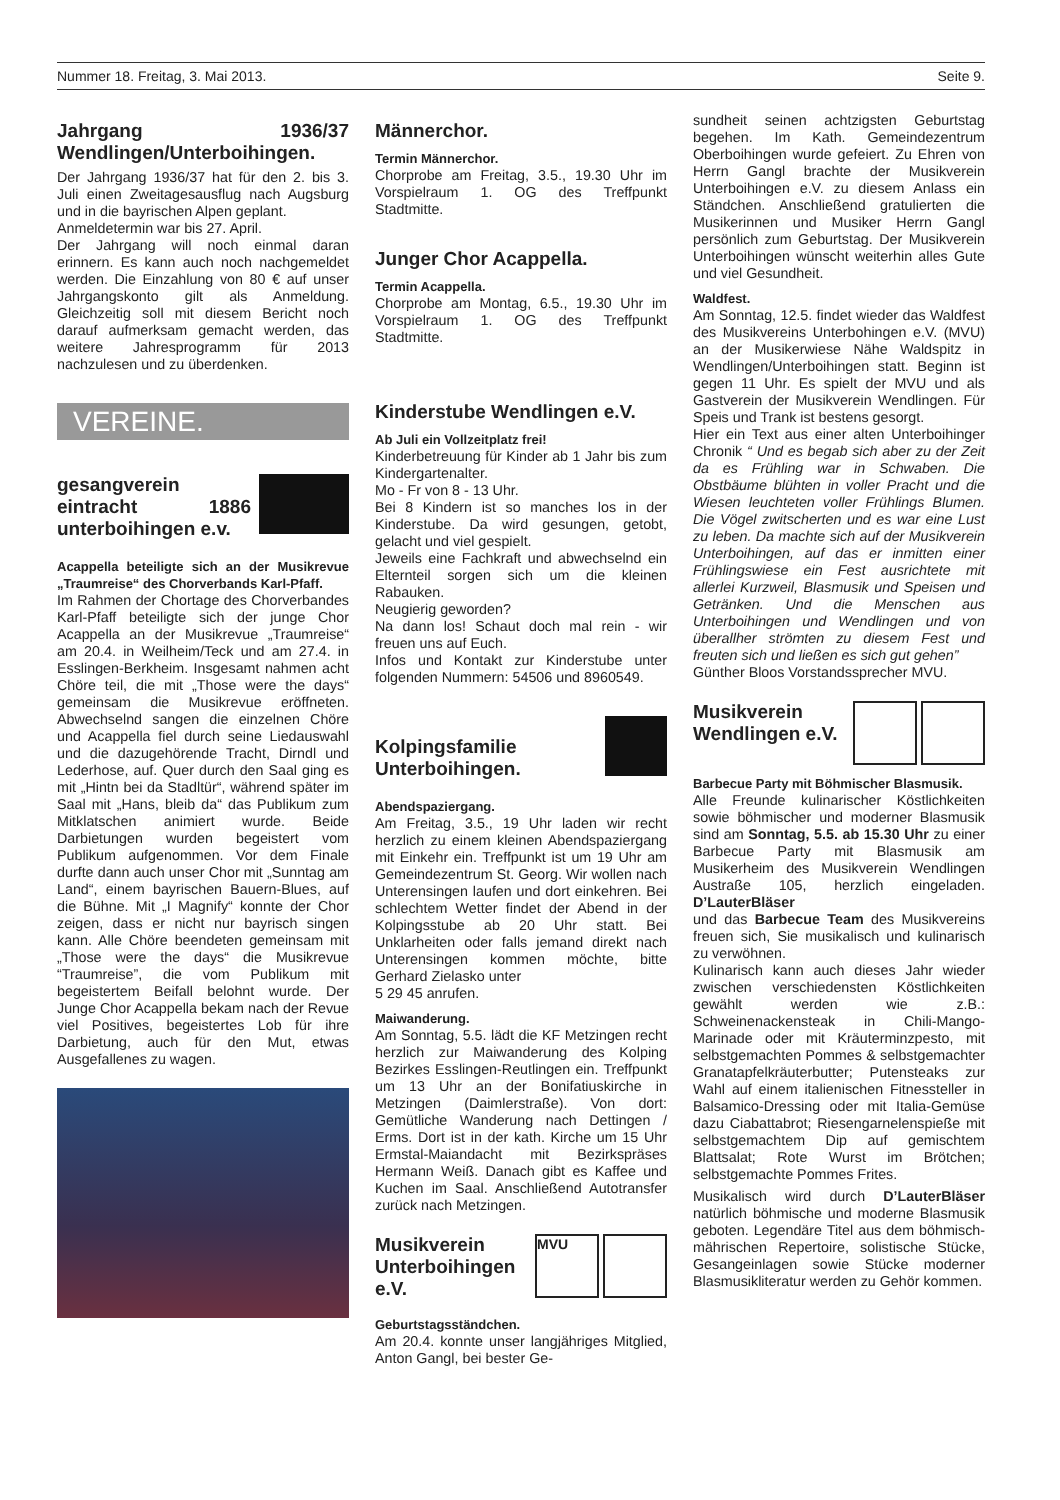Nummer 18. Freitag, 3. Mai 2013. Seite 9.
Jahrgang 1936/37 Wendlingen/Unterboihingen.
Der Jahrgang 1936/37 hat für den 2. bis 3. Juli einen Zweitagesausflug nach Augsburg und in die bayrischen Alpen geplant.
Anmeldetermin war bis 27. April.
Der Jahrgang will noch einmal daran erinnern. Es kann auch noch nachgemeldet werden. Die Einzahlung von 80 € auf unser Jahrgangskonto gilt als Anmeldung. Gleichzeitig soll mit diesem Bericht noch darauf aufmerksam gemacht werden, das weitere Jahresprogramm für 2013 nachzulesen und zu überdenken.
VEREINE.
gesangverein eintracht 1886 unterboihingen e.v.
Acappella beteiligte sich an der Musikrevue „Traumreise“ des Chorverbands Karl-Pfaff.
Im Rahmen der Chortage des Chorverbandes Karl-Pfaff beteiligte sich der junge Chor Acappella an der Musikrevue „Traumreise“ am 20.4. in Weilheim/Teck und am 27.4. in Esslingen-Berkheim. Insgesamt nahmen acht Chöre teil, die mit „Those were the days“ gemeinsam die Musikrevue eröffneten. Abwechselnd sangen die einzelnen Chöre und Acappella fiel durch seine Liedauswahl und die dazugehörende Tracht, Dirndl und Lederhose, auf. Quer durch den Saal ging es mit „Hintn bei da Stadltür“, während später im Saal mit „Hans, bleib da“ das Publikum zum Mitklatschen animiert wurde. Beide Darbietungen wurden begeistert vom Publikum aufgenommen. Vor dem Finale durfte dann auch unser Chor mit „Sunntag am Land“, einem bayrischen Bauern-Blues, auf die Bühne. Mit „I Magnify“ konnte der Chor zeigen, dass er nicht nur bayrisch singen kann. Alle Chöre beendeten gemeinsam mit „Those were the days“ die Musikrevue “Traumreise”, die vom Publikum mit begeistertem Beifall belohnt wurde. Der Junge Chor Acappella bekam nach der Revue viel Positives, begeistertes Lob für ihre Darbietung, auch für den Mut, etwas Ausgefallenes zu wagen.
Männerchor.
Termin Männerchor.
Chorprobe am Freitag, 3.5., 19.30 Uhr im Vorspielraum 1. OG des Treffpunkt Stadtmitte.
Junger Chor Acappella.
Termin Acappella.
Chorprobe am Montag, 6.5., 19.30 Uhr im Vorspielraum 1. OG des Treffpunkt Stadtmitte.
Kinderstube Wendlingen e.V.
Ab Juli ein Vollzeitplatz frei!
Kinderbetreuung für Kinder ab 1 Jahr bis zum Kindergartenalter.
Mo - Fr von 8 - 13 Uhr.
Bei 8 Kindern ist so manches los in der Kinderstube. Da wird gesungen, getobt, gelacht und viel gespielt.
Jeweils eine Fachkraft und abwechselnd ein Elternteil sorgen sich um die kleinen Rabauken.
Neugierig geworden?
Na dann los! Schaut doch mal rein - wir freuen uns auf Euch.
Infos und Kontakt zur Kinderstube unter folgenden Nummern: 54506 und 8960549.
Kolpingsfamilie Unterboihingen.
Abendspaziergang.
Am Freitag, 3.5., 19 Uhr laden wir recht herzlich zu einem kleinen Abendspaziergang mit Einkehr ein. Treffpunkt ist um 19 Uhr am Gemeindezentrum St. Georg. Wir wollen nach Unterensingen laufen und dort einkehren. Bei schlechtem Wetter findet der Abend in der Kolpingsstube ab 20 Uhr statt. Bei Unklarheiten oder falls jemand direkt nach Unterensingen kommen möchte, bitte Gerhard Zielasko unter
5 29 45 anrufen.
Maiwanderung.
Am Sonntag, 5.5. lädt die KF Metzingen recht herzlich zur Maiwanderung des Kolping Bezirkes Esslingen-Reutlingen ein. Treffpunkt um 13 Uhr an der Bonifatiuskirche in Metzingen (Daimlerstraße). Von dort: Gemütliche Wanderung nach Dettingen / Erms. Dort ist in der kath. Kirche um 15 Uhr Ermstal-Maiandacht mit Bezirkspräses Hermann Weiß. Danach gibt es Kaffee und Kuchen im Saal. Anschließend Autotransfer zurück nach Metzingen.
MVU
Musikverein Unterboihingen e.V.
Geburtstagsständchen.
Am 20.4. konnte unser langjähriges Mitglied, Anton Gangl, bei bester Ge-
sundheit seinen achtzigsten Geburtstag begehen. Im Kath. Gemeindezentrum Oberboihingen wurde gefeiert. Zu Ehren von Herrn Gangl brachte der Musikverein Unterboihingen e.V. zu diesem Anlass ein Ständchen. Anschließend gratulierten die Musikerinnen und Musiker Herrn Gangl persönlich zum Geburtstag. Der Musikverein Unterboihingen wünscht weiterhin alles Gute und viel Gesundheit.
Waldfest.
Am Sonntag, 12.5. findet wieder das Waldfest des Musikvereins Unterbohingen e.V. (MVU) an der Musikerwiese Nähe Waldspitz in Wendlingen/Unterboihingen statt. Beginn ist gegen 11 Uhr. Es spielt der MVU und als Gastverein der Musikverein Wendlingen. Für Speis und Trank ist bestens gesorgt.
Hier ein Text aus einer alten Unterboihinger Chronik “ Und es begab sich aber zu der Zeit da es Frühling war in Schwaben. Die Obstbäume blühten in voller Pracht und die Wiesen leuchteten voller Frühlings Blumen. Die Vögel zwitscherten und es war eine Lust zu leben. Da machte sich auf der Musikverein Unterboihingen, auf das er inmitten einer Frühlingswiese ein Fest ausrichtete mit allerlei Kurzweil, Blasmusik und Speisen und Getränken. Und die Menschen aus Unterboihingen und Wendlingen und von überallher strömten zu diesem Fest und freuten sich und ließen es sich gut gehen”
Günther Bloos Vorstandssprecher MVU.
Musikverein Wendlingen e.V.
Barbecue Party mit Böhmischer Blasmusik.
Alle Freunde kulinarischer Köstlichkeiten sowie böhmischer und moderner Blasmusik sind am Sonntag, 5.5. ab 15.30 Uhr zu einer Barbecue Party mit Blasmusik am Musikerheim des Musikverein Wendlingen Austraße 105, herzlich eingeladen. D’LauterBläser
und das Barbecue Team des Musikvereins freuen sich, Sie musikalisch und kulinarisch zu verwöhnen.
Kulinarisch kann auch dieses Jahr wieder zwischen verschiedensten Köstlichkeiten gewählt werden wie z.B.: Schweinenackensteak in Chili-Mango-Marinade oder mit Kräuterminzpesto, mit selbstgemachten Pommes & selbstgemachter Granatapfelkräuterbutter; Putensteaks zur Wahl auf einem italienischen Fitnessteller in Balsamico-Dressing oder mit Italia-Gemüse dazu Ciabattabrot; Riesengarnelenspieße mit selbstgemachtem Dip auf gemischtem Blattsalat; Rote Wurst im Brötchen; selbstgemachte Pommes Frites.
Musikalisch wird durch D’LauterBläser natürlich böhmische und moderne Blasmusik geboten. Legendäre Titel aus dem böhmisch-mährischen Repertoire, solistische Stücke, Gesangeinlagen sowie Stücke moderner Blasmusikliteratur werden zu Gehör kommen.